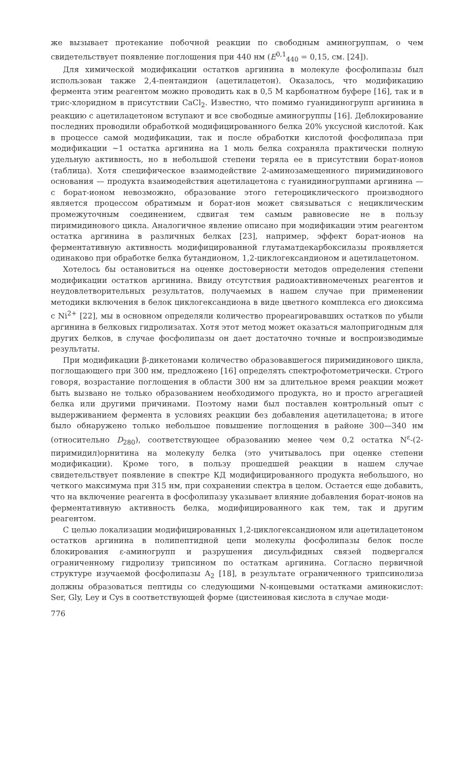же вызывает протекание побочной реакции по свободным аминогруппам, о чем свидетельствует появление поглощения при 440 нм (E<sup>0,1</sup><sub>440</sub> = 0,15, см. [24]).
Для химической модификации остатков аргинина в молекуле фосфолипазы был использован также 2,4-пентандион (ацетилацетон). Оказалось, что модификацию фермента этим реагентом можно проводить как в 0,5 М карбонатном буфере [16], так и в трис-хлоридном в присутствии CaCl<sub>2</sub>. Известно, что помимо гуанидиногрупп аргинина в реакцию с ацетилацетоном вступают и все свободные аминогруппы [16]. Деблокирование последних проводили обработкой модифицированного белка 20% уксусной кислотой. Как в процессе самой модификации, так и после обработки кислотой фосфолипаза при модификации ~1 остатка аргинина на 1 моль белка сохраняла практически полную удельную активность, но в небольшой степени теряла ее в присутствии борат-ионов (таблица). Хотя специфическое взаимодействие 2-аминозамещенного пиримидинового основания — продукта взаимодействия ацетилацетона с гуанидиногруппами аргинина — с борат-ионом невозможно, образование этого гетероциклического производного является процессом обратимым и борат-ион может связываться с нециклическим промежуточным соединением, сдвигая тем самым равновесие не в пользу пиримидинового цикла. Аналогичное явление описано при модификации этим реагентом остатка аргинина в различных белках [23], например, эффект борат-ионов на ферментативную активность модифицированной глутаматдекарбоксилазы проявляется одинаково при обработке белка бутандионом, 1,2-циклогександионом и ацетилацетоном.
Хотелось бы остановиться на оценке достоверности методов определения степени модификации остатков аргинина. Ввиду отсутствия радиоактивномеченых реагентов и неудовлетворительных результатов, получаемых в нашем случае при применении методики включения в белок циклогександиона в виде цветного комплекса его диоксима с Ni<sup>2+</sup> [22], мы в основном определяли количество прореагировавших остатков по убыли аргинина в белковых гидролизатах. Хотя этот метод может оказаться малопригодным для других белков, в случае фосфолипазы он дает достаточно точные и воспроизводимые результаты.
При модификации β-дикетонами количество образовавшегося пиримидинового цикла, поглощающего при 300 нм, предложено [16] определять спектрофотометрически. Строго говоря, возрастание поглощения в области 300 нм за длительное время реакции может быть вызвано не только образованием необходимого продукта, но и просто агрегацией белка или другими причинами. Поэтому нами был поставлен контрольный опыт с выдерживанием фермента в условиях реакции без добавления ацетилацетона; в итоге было обнаружено только небольшое повышение поглощения в районе 300—340 нм (относительно D<sub>280</sub>), соответствующее образованию менее чем 0,2 остатка N<sup>ε</sup>-(2-пиримидил)орнитина на молекулу белка (это учитывалось при оценке степени модификации). Кроме того, в пользу прошедшей реакции в нашем случае свидетельствует появление в спектре КД модифицированного продукта небольшого, но четкого максимума при 315 нм, при сохранении спектра в целом. Остается еще добавить, что на включение реагента в фосфолипазу указывает влияние добавления борат-ионов на ферментативную активность белка, модифицированного как тем, так и другим реагентом.
С целью локализации модифицированных 1,2-циклогександионом или ацетилацетоном остатков аргинина в полипептидной цепи молекулы фосфолипазы белок после блокирования ε-аминогрупп и разрушения дисульфидных связей подвергался ограниченному гидролизу трипсином по остаткам аргинина. Согласно первичной структуре изучаемой фосфолипазы A<sub>2</sub> [18], в результате ограниченного трипсинолиза должны образоваться пептиды со следующими N-концевыми остатками аминокислот: Ser, Gly, Ley и Cys в соответствующей форме (цистеиновая кислота в случае моди-
776